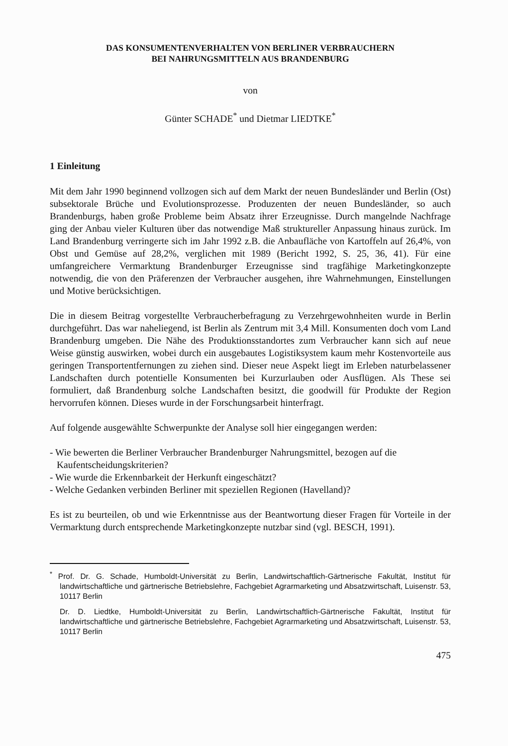DAS KONSUMENTENVERHALTEN VON BERLINER VERBRAUCHERN
BEI NAHRUNGSMITTELN AUS BRANDENBURG
von
Günter SCHADE<sup>*</sup> und Dietmar LIEDTKE<sup>*</sup>
1 Einleitung
Mit dem Jahr 1990 beginnend vollzogen sich auf dem Markt der neuen Bundesländer und Berlin (Ost) subsektorale Brüche und Evolutionsprozesse. Produzenten der neuen Bundesländer, so auch Brandenburgs, haben große Probleme beim Absatz ihrer Erzeugnisse. Durch mangelnde Nachfrage ging der Anbau vieler Kulturen über das notwendige Maß struktureller Anpassung hinaus zurück. Im Land Brandenburg verringerte sich im Jahr 1992 z.B. die Anbaufläche von Kartoffeln auf 26,4%, von Obst und Gemüse auf 28,2%, verglichen mit 1989 (Bericht 1992, S. 25, 36, 41). Für eine umfangreichere Vermarktung Brandenburger Erzeugnisse sind tragfähige Marketingkonzepte notwendig, die von den Präferenzen der Verbraucher ausgehen, ihre Wahrnehmungen, Einstellungen und Motive berücksichtigen.
Die in diesem Beitrag vorgestellte Verbraucherbefragung zu Verzehrgewohnheiten wurde in Berlin durchgeführt. Das war naheliegend, ist Berlin als Zentrum mit 3,4 Mill. Konsumenten doch vom Land Brandenburg umgeben. Die Nähe des Produktionsstandortes zum Verbraucher kann sich auf neue Weise günstig auswirken, wobei durch ein ausgebautes Logistiksystem kaum mehr Kostenvorteile aus geringen Transportentfernungen zu ziehen sind. Dieser neue Aspekt liegt im Erleben naturbelassener Landschaften durch potentielle Konsumenten bei Kurzurlauben oder Ausflügen. Als These sei formuliert, daß Brandenburg solche Landschaften besitzt, die goodwill für Produkte der Region hervorrufen können. Dieses wurde in der Forschungsarbeit hinterfragt.
Auf folgende ausgewählte Schwerpunkte der Analyse soll hier eingegangen werden:
- Wie bewerten die Berliner Verbraucher Brandenburger Nahrungsmittel, bezogen auf die Kaufentscheidungskriterien?
- Wie wurde die Erkennbarkeit der Herkunft eingeschätzt?
- Welche Gedanken verbinden Berliner mit speziellen Regionen (Havelland)?
Es ist zu beurteilen, ob und wie Erkenntnisse aus der Beantwortung dieser Fragen für Vorteile in der Vermarktung durch entsprechende Marketingkonzepte nutzbar sind (vgl. BESCH, 1991).
<sup>*</sup> Prof. Dr. G. Schade, Humboldt-Universität zu Berlin, Landwirtschaftlich-Gärtnerische Fakultät, Institut für landwirtschaftliche und gärtnerische Betriebslehre, Fachgebiet Agrarmarketing und Absatzwirtschaft, Luisenstr. 53, 10117 Berlin
Dr. D. Liedtke, Humboldt-Universität zu Berlin, Landwirtschaftlich-Gärtnerische Fakultät, Institut für landwirtschaftliche und gärtnerische Betriebslehre, Fachgebiet Agrarmarketing und Absatzwirtschaft, Luisenstr. 53, 10117 Berlin
475